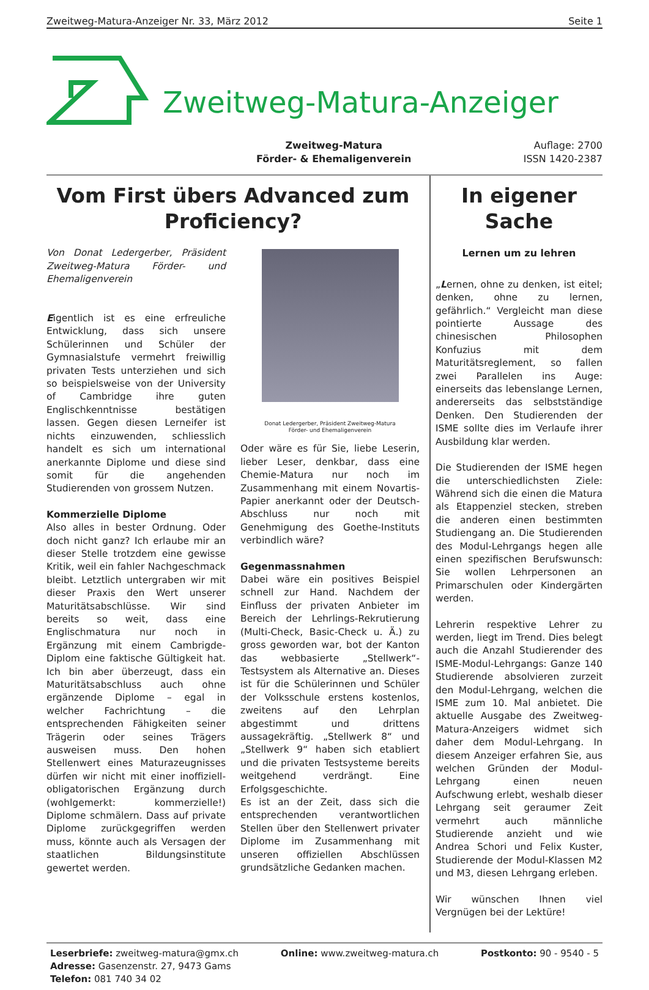Zweitweg-Matura-Anzeiger Nr. 33, März 2012 Seite 1
Zweitweg-Matura-Anzeiger
Zweitweg-Matura
Förder- & Ehemaligenverein
Auflage: 2700
ISSN 1420-2387
Vom First übers Advanced zum Proficiency?
Von Donat Ledergerber, Präsident Zweitweg-Matura Förder- und Ehemaligenverein
Eigentlich ist es eine erfreuliche Entwicklung, dass sich unsere Schülerinnen und Schüler der Gymnasialstufe vermehrt freiwillig privaten Tests unterziehen und sich so beispielsweise von der University of Cambridge ihre guten Englischkenntnisse bestätigen lassen. Gegen diesen Lerneifer ist nichts einzuwenden, schliesslich handelt es sich um international anerkannte Diplome und diese sind somit für die angehenden Studierenden von grossem Nutzen.
Kommerzielle Diplome
Also alles in bester Ordnung. Oder doch nicht ganz? Ich erlaube mir an dieser Stelle trotzdem eine gewisse Kritik, weil ein fahler Nachgeschmack bleibt. Letztlich untergraben wir mit dieser Praxis den Wert unserer Maturitätsabschlüsse. Wir sind bereits so weit, dass eine Englischmatura nur noch in Ergänzung mit einem Cambrigde-Diplom eine faktische Gültigkeit hat. Ich bin aber überzeugt, dass ein Maturitätsabschluss auch ohne ergänzende Diplome – egal in welcher Fachrichtung – die entsprechenden Fähigkeiten seiner Trägerin oder seines Trägers ausweisen muss. Den hohen Stellenwert eines Maturazeugnisses dürfen wir nicht mit einer inoffiziell-obligatorischen Ergänzung durch (wohlgemerkt: kommerzielle!) Diplome schmälern. Dass auf private Diplome zurückgegriffen werden muss, könnte auch als Versagen der staatlichen Bildungsinstitute gewertet werden.
Donat Ledergerber, Präsident Zweitweg-Matura
Förder- und Ehemaligenverein
Oder wäre es für Sie, liebe Leserin, lieber Leser, denkbar, dass eine Chemie-Matura nur noch im Zusammenhang mit einem Novartis-Papier anerkannt oder der Deutsch-Abschluss nur noch mit Genehmigung des Goethe-Instituts verbindlich wäre?
Gegenmassnahmen
Dabei wäre ein positives Beispiel schnell zur Hand. Nachdem der Einfluss der privaten Anbieter im Bereich der Lehrlings-Rekrutierung (Multi-Check, Basic-Check u. Ä.) zu gross geworden war, bot der Kanton das webbasierte „Stellwerk“-Testsystem als Alternative an. Dieses ist für die Schülerinnen und Schüler der Volksschule erstens kostenlos, zweitens auf den Lehrplan abgestimmt und drittens aussagekräftig. „Stellwerk 8“ und „Stellwerk 9“ haben sich etabliert und die privaten Testsysteme bereits weitgehend verdrängt. Eine Erfolgsgeschichte.
Es ist an der Zeit, dass sich die entsprechenden verantwortlichen Stellen über den Stellenwert privater Diplome im Zusammenhang mit unseren offiziellen Abschlüssen grundsätzliche Gedanken machen.
In eigener Sache
Lernen um zu lehren
„Lernen, ohne zu denken, ist eitel; denken, ohne zu lernen, gefährlich.“ Vergleicht man diese pointierte Aussage des chinesischen Philosophen Konfuzius mit dem Maturitätsreglement, so fallen zwei Parallelen ins Auge: einerseits das lebenslange Lernen, andererseits das selbstständige Denken. Den Studierenden der ISME sollte dies im Verlaufe ihrer Ausbildung klar werden.
Die Studierenden der ISME hegen die unterschiedlichsten Ziele: Während sich die einen die Matura als Etappenziel stecken, streben die anderen einen bestimmten Studiengang an. Die Studierenden des Modul-Lehrgangs hegen alle einen spezifischen Berufswunsch: Sie wollen Lehrpersonen an Primarschulen oder Kindergärten werden.
Lehrerin respektive Lehrer zu werden, liegt im Trend. Dies belegt auch die Anzahl Studierender des ISME-Modul-Lehrgangs: Ganze 140 Studierende absolvieren zurzeit den Modul-Lehrgang, welchen die ISME zum 10. Mal anbietet. Die aktuelle Ausgabe des Zweitweg-Matura-Anzeigers widmet sich daher dem Modul-Lehrgang. In diesem Anzeiger erfahren Sie, aus welchen Gründen der Modul-Lehrgang einen neuen Aufschwung erlebt, weshalb dieser Lehrgang seit geraumer Zeit vermehrt auch männliche Studierende anzieht und wie Andrea Schori und Felix Kuster, Studierende der Modul-Klassen M2 und M3, diesen Lehrgang erleben.
Wir wünschen Ihnen viel Vergnügen bei der Lektüre!
Leserbriefe: zweitweg-matura@gmx.ch
Adresse: Gasenzenstr. 27, 9473 Gams
Telefon: 081 740 34 02
Online: www.zweitweg-matura.ch Postkonto: 90 - 9540 - 5